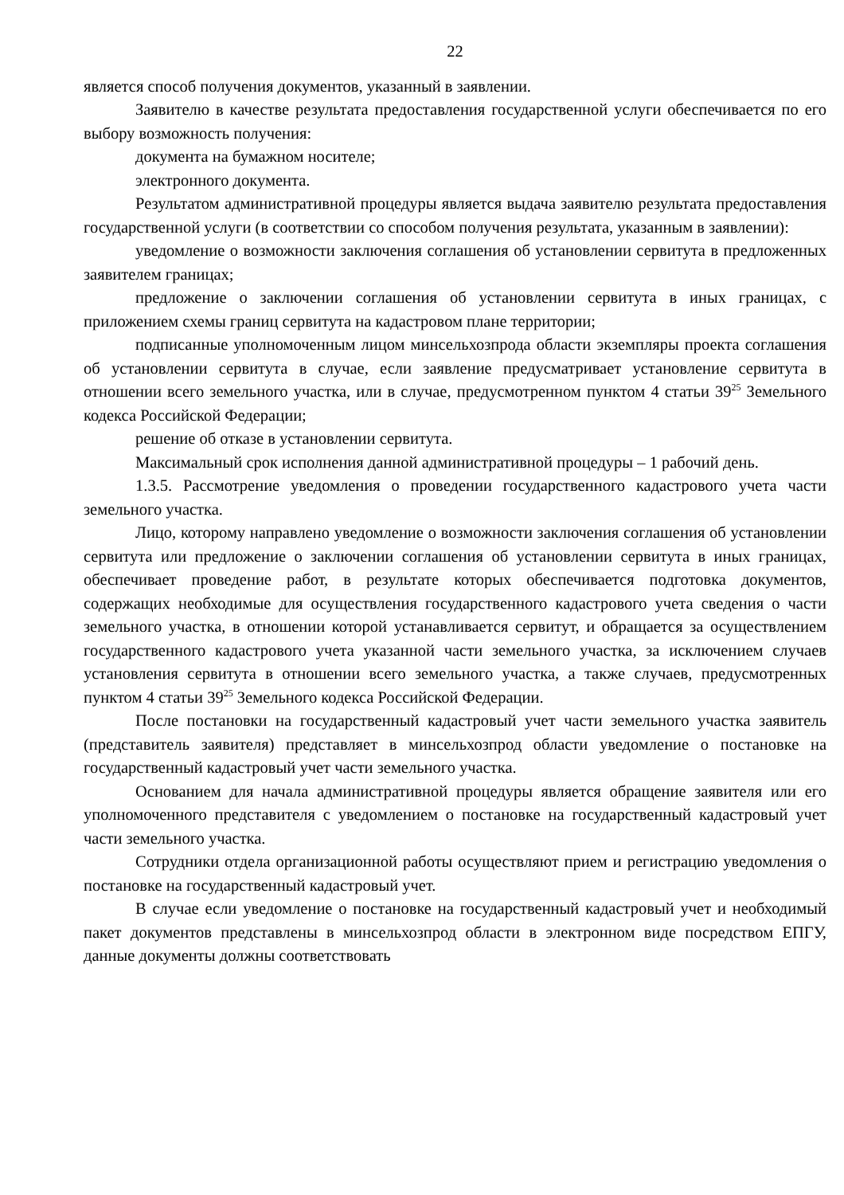22
является способ получения документов, указанный в заявлении.
Заявителю в качестве результата предоставления государственной услуги обеспечивается по его выбору возможность получения:
документа на бумажном носителе;
электронного документа.
Результатом административной процедуры является выдача заявителю результата предоставления государственной услуги (в соответствии со способом получения результата, указанным в заявлении):
уведомление о возможности заключения соглашения об установлении сервитута в предложенных заявителем границах;
предложение о заключении соглашения об установлении сервитута в иных границах, с приложением схемы границ сервитута на кадастровом плане территории;
подписанные уполномоченным лицом минсельхозпрода области экземпляры проекта соглашения об установлении сервитута в случае, если заявление предусматривает установление сервитута в отношении всего земельного участка, или в случае, предусмотренном пунктом 4 статьи 39<sup>25</sup> Земельного кодекса Российской Федерации;
решение об отказе в установлении сервитута.
Максимальный срок исполнения данной административной процедуры – 1 рабочий день.
1.3.5. Рассмотрение уведомления о проведении государственного кадастрового учета части земельного участка.
Лицо, которому направлено уведомление о возможности заключения соглашения об установлении сервитута или предложение о заключении соглашения об установлении сервитута в иных границах, обеспечивает проведение работ, в результате которых обеспечивается подготовка документов, содержащих необходимые для осуществления государственного кадастрового учета сведения о части земельного участка, в отношении которой устанавливается сервитут, и обращается за осуществлением государственного кадастрового учета указанной части земельного участка, за исключением случаев установления сервитута в отношении всего земельного участка, а также случаев, предусмотренных пунктом 4 статьи 39<sup>25</sup> Земельного кодекса Российской Федерации.
После постановки на государственный кадастровый учет части земельного участка заявитель (представитель заявителя) представляет в минсельхозпрод области уведомление о постановке на государственный кадастровый учет части земельного участка.
Основанием для начала административной процедуры является обращение заявителя или его уполномоченного представителя с уведомлением о постановке на государственный кадастровый учет части земельного участка.
Сотрудники отдела организационной работы осуществляют прием и регистрацию уведомления о постановке на государственный кадастровый учет.
В случае если уведомление о постановке на государственный кадастровый учет и необходимый пакет документов представлены в минсельхозпрод области в электронном виде посредством ЕПГУ, данные документы должны соответствовать